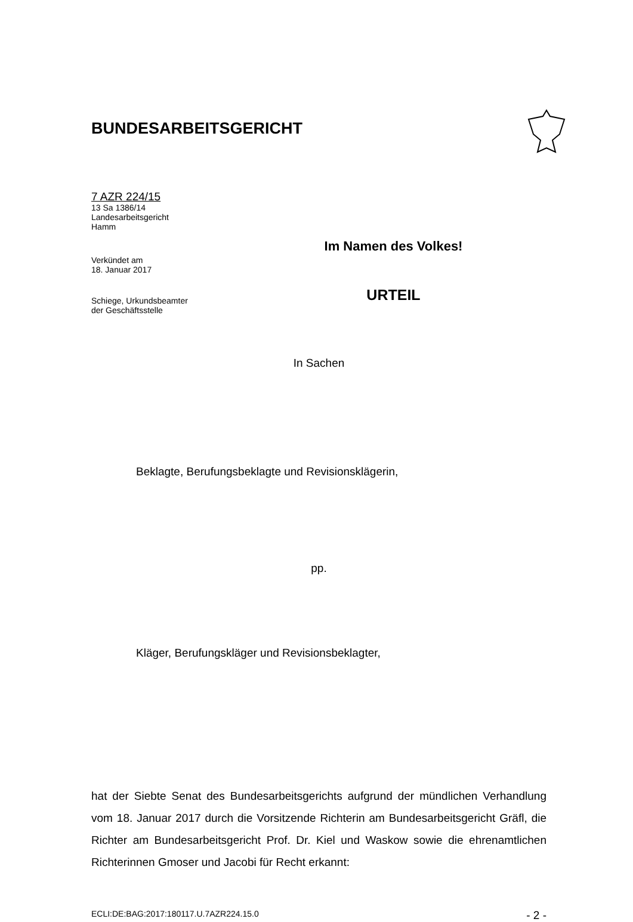BUNDESARBEITSGERICHT
7 AZR 224/15
13 Sa 1386/14
Landesarbeitsgericht
Hamm
Verkündet am
18. Januar 2017
Schiege, Urkundsbeamter
der Geschäftsstelle
Im Namen des Volkes!
URTEIL
In Sachen
Beklagte, Berufungsbeklagte und Revisionsklägerin,
pp.
Kläger, Berufungskläger und Revisionsbeklagter,
hat der Siebte Senat des Bundesarbeitsgerichts aufgrund der mündlichen Verhandlung vom 18. Januar 2017 durch die Vorsitzende Richterin am Bundesarbeitsgericht Gräfl, die Richter am Bundesarbeitsgericht Prof. Dr. Kiel und Waskow sowie die ehrenamtlichen Richterinnen Gmoser und Jacobi für Recht erkannt:
ECLI:DE:BAG:2017:180117.U.7AZR224.15.0 - 2 -